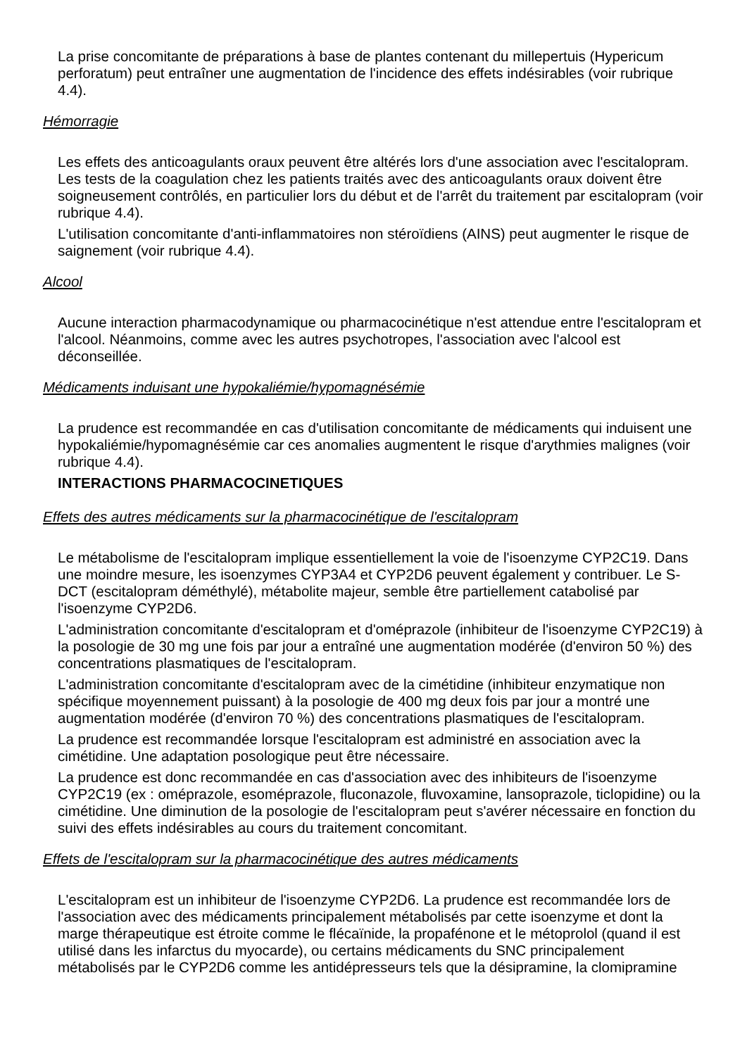La prise concomitante de préparations à base de plantes contenant du millepertuis (Hypericum perforatum) peut entraîner une augmentation de l'incidence des effets indésirables (voir rubrique 4.4).
Hémorragie
Les effets des anticoagulants oraux peuvent être altérés lors d'une association avec l'escitalopram. Les tests de la coagulation chez les patients traités avec des anticoagulants oraux doivent être soigneusement contrôlés, en particulier lors du début et de l'arrêt du traitement par escitalopram (voir rubrique 4.4).
L'utilisation concomitante d'anti-inflammatoires non stéroïdiens (AINS) peut augmenter le risque de saignement (voir rubrique 4.4).
Alcool
Aucune interaction pharmacodynamique ou pharmacocinétique n'est attendue entre l'escitalopram et l'alcool. Néanmoins, comme avec les autres psychotropes, l'association avec l'alcool est déconseillée.
Médicaments induisant une hypokaliémie/hypomagnésémie
La prudence est recommandée en cas d'utilisation concomitante de médicaments qui induisent une hypokaliémie/hypomagnésémie car ces anomalies augmentent le risque d'arythmies malignes (voir rubrique 4.4).
INTERACTIONS PHARMACOCINETIQUES
Effets des autres médicaments sur la pharmacocinétique de l'escitalopram
Le métabolisme de l'escitalopram implique essentiellement la voie de l'isoenzyme CYP2C19. Dans une moindre mesure, les isoenzymes CYP3A4 et CYP2D6 peuvent également y contribuer. Le S-DCT (escitalopram déméthylé), métabolite majeur, semble être partiellement catabolisé par l'isoenzyme CYP2D6.
L'administration concomitante d'escitalopram et d'oméprazole (inhibiteur de l'isoenzyme CYP2C19) à la posologie de 30 mg une fois par jour a entraîné une augmentation modérée (d'environ 50 %) des concentrations plasmatiques de l'escitalopram.
L'administration concomitante d'escitalopram avec de la cimétidine (inhibiteur enzymatique non spécifique moyennement puissant) à la posologie de 400 mg deux fois par jour a montré une augmentation modérée (d'environ 70 %) des concentrations plasmatiques de l'escitalopram.
La prudence est recommandée lorsque l'escitalopram est administré en association avec la cimétidine. Une adaptation posologique peut être nécessaire.
La prudence est donc recommandée en cas d'association avec des inhibiteurs de l'isoenzyme CYP2C19 (ex : oméprazole, esoméprazole, fluconazole, fluvoxamine, lansoprazole, ticlopidine) ou la cimétidine. Une diminution de la posologie de l'escitalopram peut s'avérer nécessaire en fonction du suivi des effets indésirables au cours du traitement concomitant.
Effets de l'escitalopram sur la pharmacocinétique des autres médicaments
L'escitalopram est un inhibiteur de l'isoenzyme CYP2D6. La prudence est recommandée lors de l'association avec des médicaments principalement métabolisés par cette isoenzyme et dont la marge thérapeutique est étroite comme le flécaïnide, la propafénone et le métoprolol (quand il est utilisé dans les infarctus du myocarde), ou certains médicaments du SNC principalement métabolisés par le CYP2D6 comme les antidépresseurs tels que la désipramine, la clomipramine